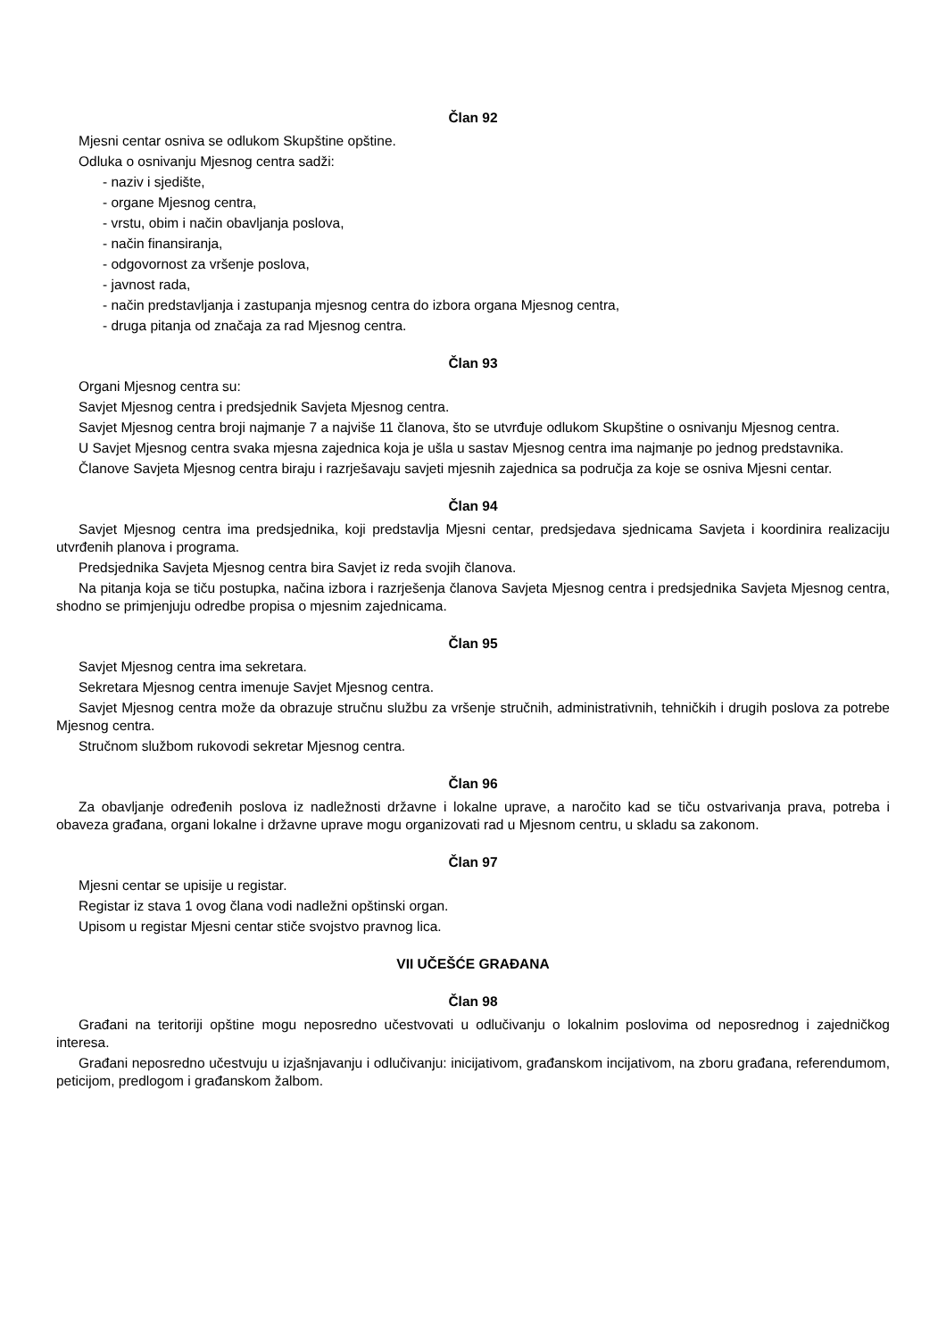Član 92
Mjesni centar osniva se odlukom Skupštine opštine.
Odluka o osnivanju Mjesnog centra sadži:
- naziv i sjedište,
- organe Mjesnog centra,
- vrstu, obim i način obavljanja poslova,
- način finansiranja,
- odgovornost za vršenje poslova,
- javnost rada,
- način predstavljanja i zastupanja mjesnog centra do izbora organa Mjesnog centra,
- druga pitanja od značaja za rad Mjesnog centra.
Član 93
Organi Mjesnog centra su:
Savjet Mjesnog centra i predsjednik Savjeta Mjesnog centra.
Savjet Mjesnog centra broji najmanje 7 a najviše 11 članova, što se utvrđuje odlukom Skupštine o osnivanju Mjesnog centra.
U Savjet Mjesnog centra svaka mjesna zajednica koja je ušla u sastav Mjesnog centra ima najmanje po jednog predstavnika.
Članove Savjeta Mjesnog centra biraju i razrješavaju savjeti mjesnih zajednica sa područja za koje se osniva Mjesni centar.
Član 94
Savjet Mjesnog centra ima predsjednika, koji predstavlja Mjesni centar, predsjedava sjednicama Savjeta i koordinira realizaciju utvrđenih planova i programa.
Predsjednika Savjeta Mjesnog centra bira Savjet iz reda svojih članova.
Na pitanja koja se tiču postupka, načina izbora i razrješenja članova Savjeta Mjesnog centra i predsjednika Savjeta Mjesnog centra, shodno se primjenjuju odredbe propisa o mjesnim zajednicama.
Član 95
Savjet Mjesnog centra ima sekretara.
Sekretara Mjesnog centra imenuje Savjet Mjesnog centra.
Savjet Mjesnog centra može da obrazuje stručnu službu za vršenje stručnih, administrativnih, tehničkih i drugih poslova za potrebe Mjesnog centra.
Stručnom službom rukovodi sekretar Mjesnog centra.
Član 96
Za obavljanje određenih poslova iz nadležnosti državne i lokalne uprave, a naročito kad se tiču ostvarivanja prava, potreba i obaveza građana, organi lokalne i državne uprave mogu organizovati rad u Mjesnom centru, u skladu sa zakonom.
Član 97
Mjesni centar se upisije u registar.
Registar iz stava 1 ovog člana vodi nadležni opštinski organ.
Upisom u registar Mjesni centar stiče svojstvo pravnog lica.
VII UČEŠĆE GRAĐANA
Član 98
Građani na teritoriji opštine mogu neposredno učestvovati u odlučivanju o lokalnim poslovima od neposrednog i zajedničkog interesa.
Građani neposredno učestvuju u izjašnjavanju i odlučivanju: inicijativom, građanskom incijativom, na zboru građana, referendumom, peticijom, predlogom i građanskom žalbom.